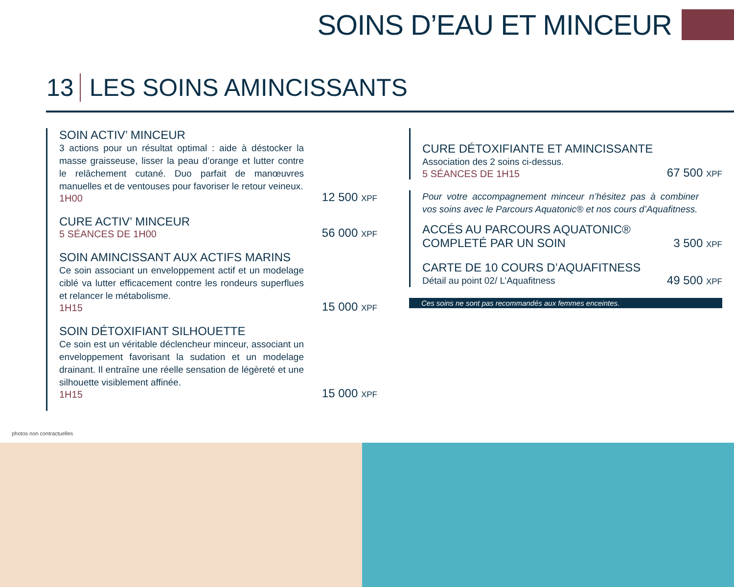SOINS D’EAU ET MINCEUR
13 LES SOINS AMINCISSANTS
SOIN ACTIV’ MINCEUR
3 actions pour un résultat optimal : aide à déstocker la masse graisseuse, lisser la peau d’orange et lutter contre le relâchement cutané. Duo parfait de manœuvres manuelles et de ventouses pour favoriser le retour veineux.
1H00
12 500 XPF
CURE ACTIV’ MINCEUR
5 SÉANCES DE 1H00
56 000 XPF
SOIN AMINCISSANT AUX ACTIFS MARINS
Ce soin associant un enveloppement actif et un modelage ciblé va lutter efficacement contre les rondeurs superflues et relancer le métabolisme.
1H15
15 000 XPF
SOIN DÉTOXIFIANT SILHOUETTE
Ce soin est un véritable déclencheur minceur, associant un enveloppement favorisant la sudation et un modelage drainant. Il entraîne une réelle sensation de légèreté et une silhouette visiblement affinée.
1H15
15 000 XPF
CURE DÉTOXIFIANTE ET AMINCISSANTE
Association des 2 soins ci-dessus.
5 SÉANCES DE 1H15
67 500 XPF
Pour votre accompagnement minceur n’hésitez pas à combiner vos soins avec le Parcours Aquatonic® et nos cours d’Aquafitness.
ACCÉS AU PARCOURS AQUATONIC®
COMPLETÉ PAR UN SOIN
3 500 XPF
CARTE DE 10 COURS D’AQUAFITNESS
Détail au point 02/ L’Aquafitness
49 500 XPF
Ces soins ne sont pas recommandés aux femmes enceintes.
photos non contractuelles